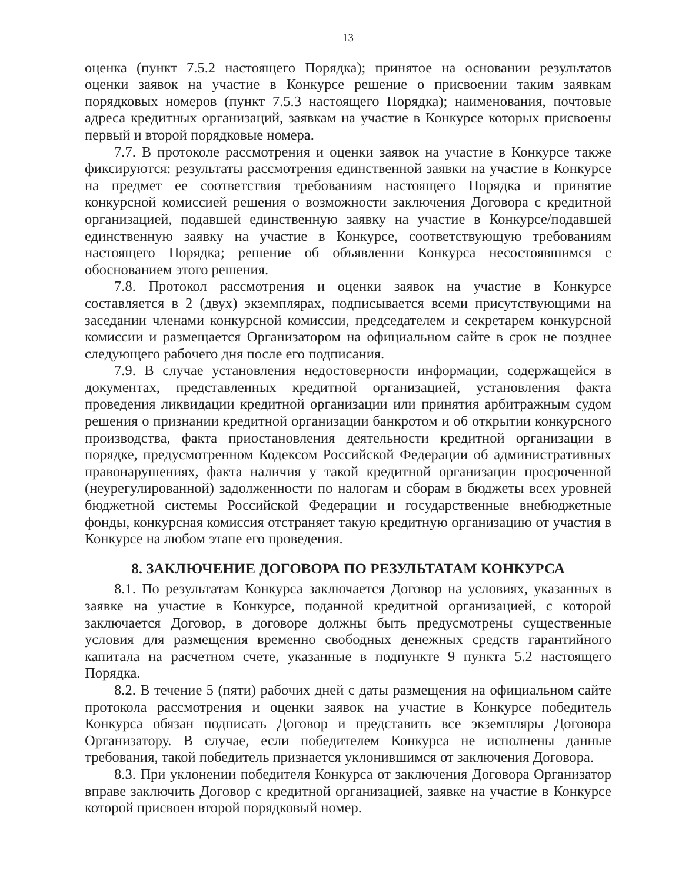13
оценка (пункт 7.5.2 настоящего Порядка); принятое на основании результатов оценки заявок на участие в Конкурсе решение о присвоении таким заявкам порядковых номеров (пункт 7.5.3 настоящего Порядка); наименования, почтовые адреса кредитных организаций, заявкам на участие в Конкурсе которых присвоены первый и второй порядковые номера.
7.7. В протоколе рассмотрения и оценки заявок на участие в Конкурсе также фиксируются: результаты рассмотрения единственной заявки на участие в Конкурсе на предмет ее соответствия требованиям настоящего Порядка и принятие конкурсной комиссией решения о возможности заключения Договора с кредитной организацией, подавшей единственную заявку на участие в Конкурсе/подавшей единственную заявку на участие в Конкурсе, соответствующую требованиям настоящего Порядка; решение об объявлении Конкурса несостоявшимся с обоснованием этого решения.
7.8. Протокол рассмотрения и оценки заявок на участие в Конкурсе составляется в 2 (двух) экземплярах, подписывается всеми присутствующими на заседании членами конкурсной комиссии, председателем и секретарем конкурсной комиссии и размещается Организатором на официальном сайте в срок не позднее следующего рабочего дня после его подписания.
7.9. В случае установления недостоверности информации, содержащейся в документах, представленных кредитной организацией, установления факта проведения ликвидации кредитной организации или принятия арбитражным судом решения о признании кредитной организации банкротом и об открытии конкурсного производства, факта приостановления деятельности кредитной организации в порядке, предусмотренном Кодексом Российской Федерации об административных правонарушениях, факта наличия у такой кредитной организации просроченной (неурегулированной) задолженности по налогам и сборам в бюджеты всех уровней бюджетной системы Российской Федерации и государственные внебюджетные фонды, конкурсная комиссия отстраняет такую кредитную организацию от участия в Конкурсе на любом этапе его проведения.
8. ЗАКЛЮЧЕНИЕ ДОГОВОРА ПО РЕЗУЛЬТАТАМ КОНКУРСА
8.1. По результатам Конкурса заключается Договор на условиях, указанных в заявке на участие в Конкурсе, поданной кредитной организацией, с которой заключается Договор, в договоре должны быть предусмотрены существенные условия для размещения временно свободных денежных средств гарантийного капитала на расчетном счете, указанные в подпункте 9 пункта 5.2 настоящего Порядка.
8.2. В течение 5 (пяти) рабочих дней с даты размещения на официальном сайте протокола рассмотрения и оценки заявок на участие в Конкурсе победитель Конкурса обязан подписать Договор и представить все экземпляры Договора Организатору. В случае, если победителем Конкурса не исполнены данные требования, такой победитель признается уклонившимся от заключения Договора.
8.3. При уклонении победителя Конкурса от заключения Договора Организатор вправе заключить Договор с кредитной организацией, заявке на участие в Конкурсе которой присвоен второй порядковый номер.